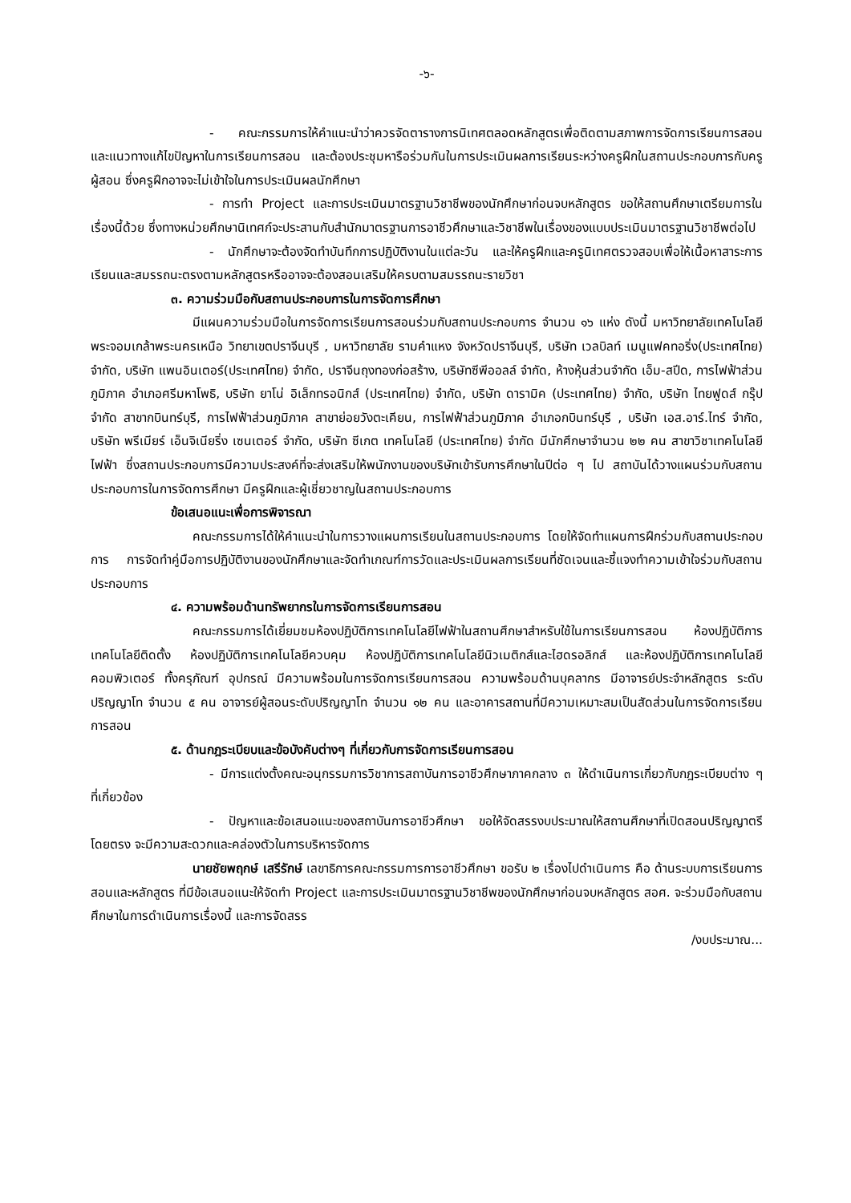-๖-
- คณะกรรมการให้คำแนะนำว่าควรจัดตารางการนิเทศตลอดหลักสูตรเพื่อติดตามสภาพการจัดการเรียนการสอน และแนวทางแก้ไขปัญหาในการเรียนการสอน และต้องประชุมหารือร่วมกันในการประเมินผลการเรียนระหว่างครูฝึกในสถานประกอบการกับครูผู้สอน ซึ่งครูฝึกอาจจะไม่เข้าใจในการประเมินผลนักศึกษา
- การทำ Project และการประเมินมาตรฐานวิชาชีพของนักศึกษาก่อนจบหลักสูตร ขอให้สถานศึกษาเตรียมการในเรื่องนี้ด้วย ซึ่งทางหน่วยศึกษานิเทศก์จะประสานกับสำนักมาตรฐานการอาชีวศึกษาและวิชาชีพในเรื่องของแบบประเมินมาตรฐานวิชาชีพต่อไป
- นักศึกษาจะต้องจัดทำบันทึกการปฏิบัติงานในแต่ละวัน และให้ครูฝึกและครูนิเทศตรวจสอบเพื่อให้เนื้อหาสาระการเรียนและสมรรถนะตรงตามหลักสูตรหรืออาจจะต้องสอนเสริมให้ครบตามสมรรถนะรายวิชา
๓. ความร่วมมือกับสถานประกอบการในการจัดการศึกษา
มีแผนความร่วมมือในการจัดการเรียนการสอนร่วมกับสถานประกอบการ จำนวน ๑๖ แห่ง ดังนี้ มหาวิทยาลัยเทคโนโลยีพระจอมเกล้าพระนครเหนือ วิทยาเขตปราจีนบุรี , มหาวิทยาลัย รามคำแหง จังหวัดปราจีนบุรี, บริษัท เวลบิลท์ เมนูแฟคทอริ่ง(ประเทศไทย) จำกัด, บริษัท แพนอินเตอร์(ประเทศไทย) จำกัด, ปราจีนถุงทองก่อสร้าง, บริษัทซีพีออลล์ จำกัด, ห้างหุ้นส่วนจำกัด เอ็ม-สปีด, การไฟฟ้าส่วนภูมิภาค อำเภอศรีมหาโพธิ, บริษัท ยาโน่ อิเล็กทรอนิกส์ (ประเทศไทย) จำกัด, บริษัท ดารามิค (ประเทศไทย) จำกัด, บริษัท ไทยฟูดส์ กรุ๊ป จำกัด สาขากบินทร์บุรี, การไฟฟ้าส่วนภูมิภาค สาขาย่อยวังตะเคียน, การไฟฟ้าส่วนภูมิภาค อำเภอกบินทร์บุรี , บริษัท เอส.อาร์.ไทร์ จำกัด, บริษัท พรีเมียร์ เอ็นจิเนียริ่ง เซนเตอร์ จำกัด, บริษัท ซีเกต เทคโนโลยี (ประเทศไทย) จำกัด มีนักศึกษาจำนวน ๒๒ คน สาขาวิชาเทคโนโลยีไฟฟ้า ซึ่งสถานประกอบการมีความประสงค์ที่จะส่งเสริมให้พนักงานของบริษัทเข้ารับการศึกษาในปีต่อ ๆ ไป สถาบันได้วางแผนร่วมกับสถานประกอบการในการจัดการศึกษา มีครูฝึกและผู้เชี่ยวชาญในสถานประกอบการ
ข้อเสนอแนะเพื่อการพิจารณา
คณะกรรมการได้ให้คำแนะนำในการวางแผนการเรียนในสถานประกอบการ โดยให้จัดทำแผนการฝึกร่วมกับสถานประกอบการ การจัดทำคู่มือการปฏิบัติงานของนักศึกษาและจัดทำเกณฑ์การวัดและประเมินผลการเรียนที่ชัดเจนและชี้แจงทำความเข้าใจร่วมกับสถานประกอบการ
๔. ความพร้อมด้านทรัพยากรในการจัดการเรียนการสอน
คณะกรรมการได้เยี่ยมชมห้องปฏิบัติการเทคโนโลยีไฟฟ้าในสถานศึกษาสำหรับใช้ในการเรียนการสอน ห้องปฏิบัติการเทคโนโลยีติดตั้ง ห้องปฏิบัติการเทคโนโลยีควบคุม ห้องปฏิบัติการเทคโนโลยีนิวเมติกส์และไฮดรอลิกส์ และห้องปฏิบัติการเทคโนโลยีคอมพิวเตอร์ ทั้งครุภัณฑ์ อุปกรณ์ มีความพร้อมในการจัดการเรียนการสอน ความพร้อมด้านบุคลากร มีอาจารย์ประจำหลักสูตร ระดับปริญญาโท จำนวน ๕ คน อาจารย์ผู้สอนระดับปริญญาโท จำนวน ๑๒ คน และอาคารสถานที่มีความเหมาะสมเป็นสัดส่วนในการจัดการเรียนการสอน
๕. ด้านกฎระเบียบและข้อบังคับต่างๆ ที่เกี่ยวกับการจัดการเรียนการสอน
- มีการแต่งตั้งคณะอนุกรรมการวิชาการสถาบันการอาชีวศึกษาภาคกลาง ๓ ให้ดำเนินการเกี่ยวกับกฎระเบียบต่าง ๆ ที่เกี่ยวข้อง
- ปัญหาและข้อเสนอแนะของสถาบันการอาชีวศึกษา ขอให้จัดสรรงบประมาณให้สถานศึกษาที่เปิดสอนปริญญาตรีโดยตรง จะมีความสะดวกและคล่องตัวในการบริหารจัดการ
นายชัยพฤกษ์ เสรีรักษ์ เลขาธิการคณะกรรมการการอาชีวศึกษา ขอรับ ๒ เรื่องไปดำเนินการ คือ ด้านระบบการเรียนการสอนและหลักสูตร ที่มีข้อเสนอแนะให้จัดทำ Project และการประเมินมาตรฐานวิชาชีพของนักศึกษาก่อนจบหลักสูตร สอศ. จะร่วมมือกับสถานศึกษาในการดำเนินการเรื่องนี้ และการจัดสรร
/งบประมาณ...